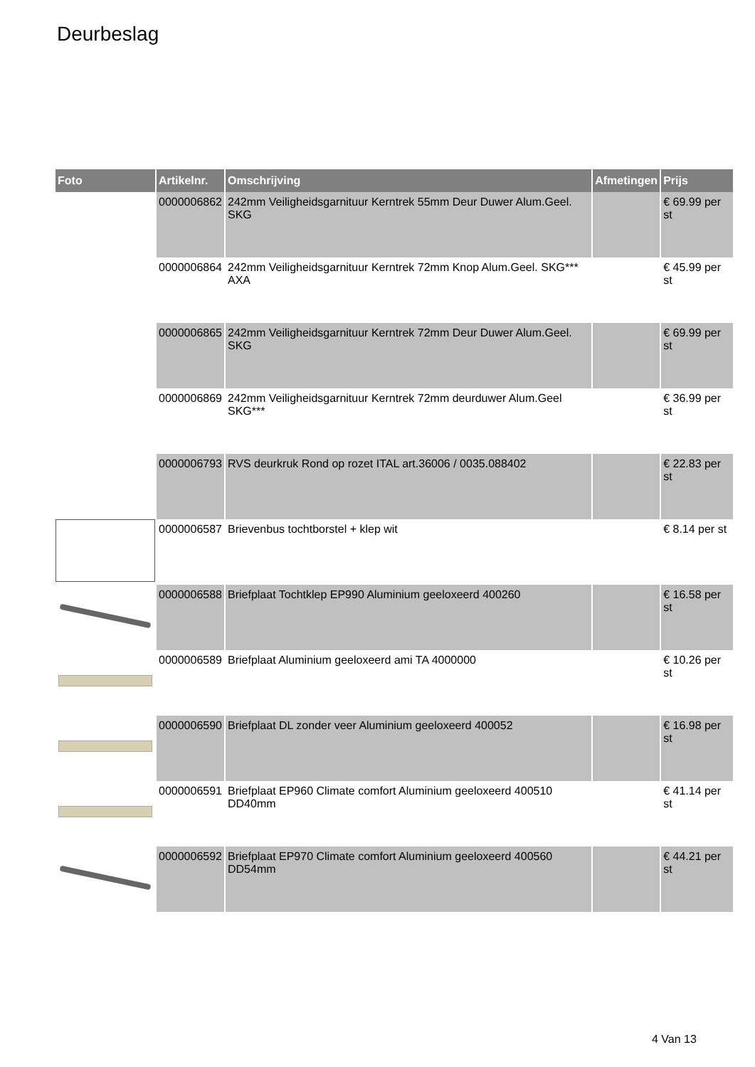Deurbeslag
| Foto | Artikelnr. | Omschrijving | Afmetingen | Prijs |
| --- | --- | --- | --- | --- |
| | 0000006862 | 242mm Veiligheidsgarnituur Kerntrek 55mm Deur Duwer Alum.Geel. SKG | | € 69.99 per st |
| | 0000006864 | 242mm Veiligheidsgarnituur Kerntrek 72mm Knop Alum.Geel. SKG*** AXA | | € 45.99 per st |
| | 0000006865 | 242mm Veiligheidsgarnituur Kerntrek 72mm Deur Duwer Alum.Geel. SKG | | € 69.99 per st |
| | 0000006869 | 242mm Veiligheidsgarnituur Kerntrek 72mm deurduwer Alum.Geel SKG*** | | € 36.99 per st |
| | 0000006793 | RVS deurkruk Rond op rozet ITAL art.36006 / 0035.088402 | | € 22.83 per st |
| | 0000006587 | Brievenbus tochtborstel + klep wit | | € 8.14 per st |
| | 0000006588 | Briefplaat Tochtklep EP990 Aluminium geeloxeerd 400260 | | € 16.58 per st |
| | 0000006589 | Briefplaat Aluminium geeloxeerd ami TA 4000000 | | € 10.26 per st |
| | 0000006590 | Briefplaat DL zonder veer Aluminium geeloxeerd 400052 | | € 16.98 per st |
| | 0000006591 | Briefplaat EP960 Climate comfort Aluminium geeloxeerd 400510 DD40mm | | € 41.14 per st |
| | 0000006592 | Briefplaat EP970 Climate comfort Aluminium geeloxeerd 400560 DD54mm | | € 44.21 per st |
4 Van 13